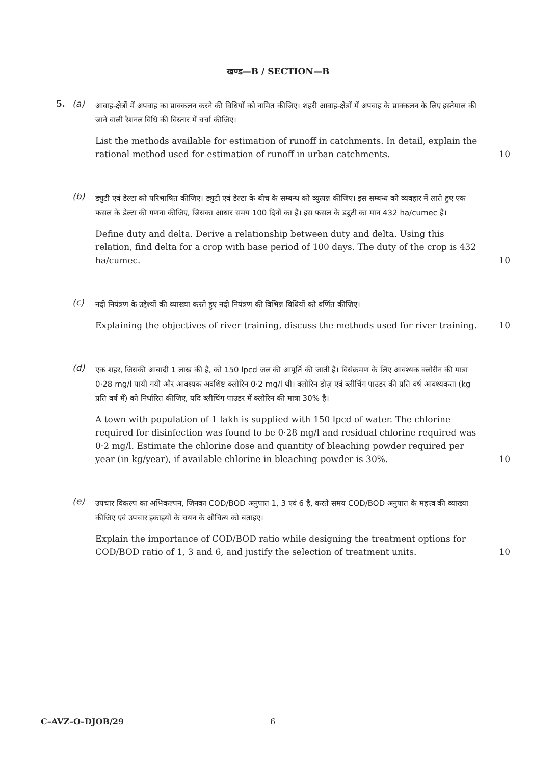खण्ड—B / SECTION—B
5. (a)
आवाह-क्षेत्रों में अपवाह का प्राक्कलन करने की विधियों को नामित कीजिए। शहरी आवाह-क्षेत्रों में अपवाह के प्राक्कलन के लिए इस्तेमाल की जाने वाली रैशनल विधि की विस्तार में चर्चा कीजिए।
List the methods available for estimation of runoff in catchments. In detail, explain the rational method used for estimation of runoff in urban catchments. 10
(b)
ड्युटी एवं डेल्टा को परिभाषित कीजिए। ड्युटी एवं डेल्टा के बीच के सम्बन्ध को व्युत्पन्न कीजिए। इस सम्बन्ध को व्यवहार में लाते हुए एक फसल के डेल्टा की गणना कीजिए, जिसका आधार समय 100 दिनों का है। इस फसल के ड्युटी का मान 432 ha/cumec है।
Define duty and delta. Derive a relationship between duty and delta. Using this relation, find delta for a crop with base period of 100 days. The duty of the crop is 432 ha/cumec. 10
(c)
नदी नियंत्रण के उद्देश्यों की व्याख्या करते हुए नदी नियंत्रण की विभिन्न विधियों को वर्णित कीजिए।
Explaining the objectives of river training, discuss the methods used for river training. 10
(d)
एक शहर, जिसकी आबादी 1 लाख की है, को 150 lpcd जल की आपूर्ति की जाती है। विसंक्रमण के लिए आवश्यक क्लोरीन की मात्रा 0·28 mg/l पायी गयी और आवश्यक अवशिष्ट क्लोरिन 0·2 mg/l थी। क्लोरिन डोज़ एवं ब्लीचिंग पाउडर की प्रति वर्ष आवश्यकता (kg प्रति वर्ष में) को निर्धारित कीजिए, यदि ब्लीचिंग पाउडर में क्लोरिन की मात्रा 30% है।
A town with population of 1 lakh is supplied with 150 lpcd of water. The chlorine required for disinfection was found to be 0·28 mg/l and residual chlorine required was 0·2 mg/l. Estimate the chlorine dose and quantity of bleaching powder required per year (in kg/year), if available chlorine in bleaching powder is 30%. 10
(e)
उपचार विकल्प का अभिकल्पन, जिनका COD/BOD अनुपात 1, 3 एवं 6 है, करते समय COD/BOD अनुपात के महत्त्व की व्याख्या कीजिए एवं उपचार इकाइयों के चयन के औचित्य को बताइए।
Explain the importance of COD/BOD ratio while designing the treatment options for COD/BOD ratio of 1, 3 and 6, and justify the selection of treatment units. 10
C–AVZ–O–DJOB/29 6